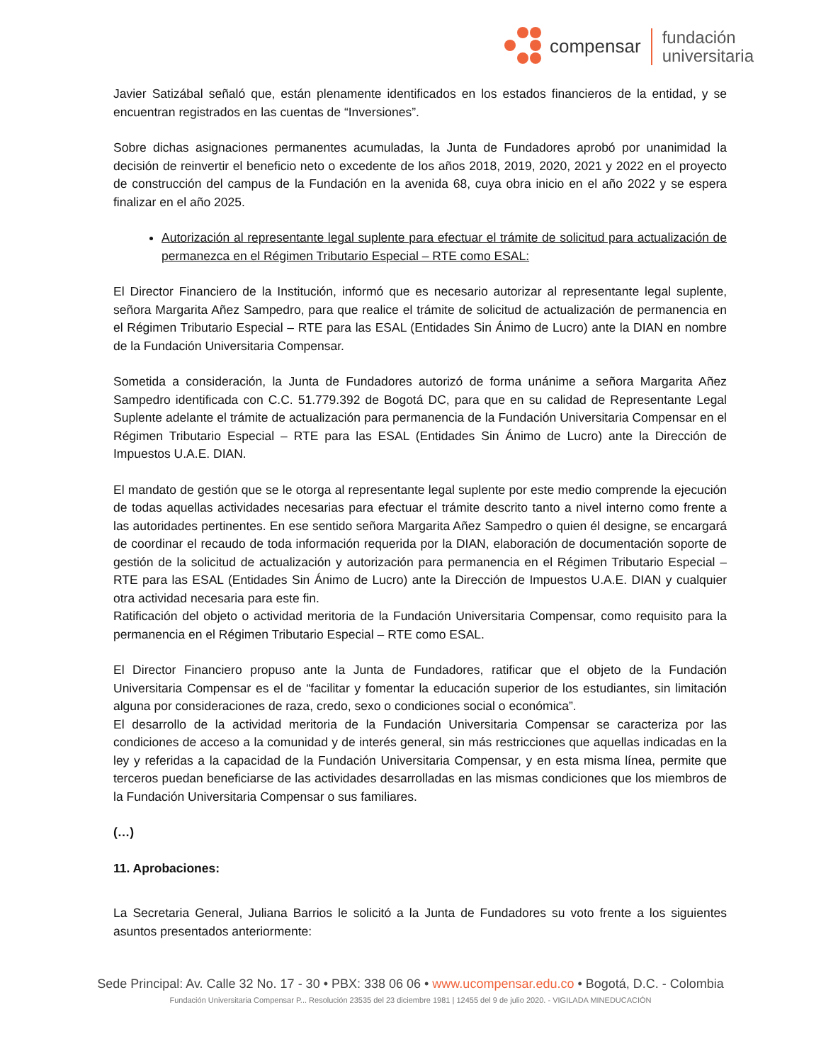compensar
fundación
universitaria
Javier Satizábal señaló que, están plenamente identificados en los estados financieros de la entidad, y se encuentran registrados en las cuentas de “Inversiones”.
Sobre dichas asignaciones permanentes acumuladas, la Junta de Fundadores aprobó por unanimidad la decisión de reinvertir el beneficio neto o excedente de los años 2018, 2019, 2020, 2021 y 2022 en el proyecto de construcción del campus de la Fundación en la avenida 68, cuya obra inicio en el año 2022 y se espera finalizar en el año 2025.
Autorización al representante legal suplente para efectuar el trámite de solicitud para actualización de permanezca en el Régimen Tributario Especial – RTE como ESAL:
El Director Financiero de la Institución, informó que es necesario autorizar al representante legal suplente, señora Margarita Añez Sampedro, para que realice el trámite de solicitud de actualización de permanencia en el Régimen Tributario Especial – RTE para las ESAL (Entidades Sin Ánimo de Lucro) ante la DIAN en nombre de la Fundación Universitaria Compensar.
Sometida a consideración, la Junta de Fundadores autorizó de forma unánime a señora Margarita Añez Sampedro identificada con C.C. 51.779.392 de Bogotá DC, para que en su calidad de Representante Legal Suplente adelante el trámite de actualización para permanencia de la Fundación Universitaria Compensar en el Régimen Tributario Especial – RTE para las ESAL (Entidades Sin Ánimo de Lucro) ante la Dirección de Impuestos U.A.E. DIAN.
El mandato de gestión que se le otorga al representante legal suplente por este medio comprende la ejecución de todas aquellas actividades necesarias para efectuar el trámite descrito tanto a nivel interno como frente a las autoridades pertinentes. En ese sentido señora Margarita Añez Sampedro o quien él designe, se encargará de coordinar el recaudo de toda información requerida por la DIAN, elaboración de documentación soporte de gestión de la solicitud de actualización y autorización para permanencia en el Régimen Tributario Especial – RTE para las ESAL (Entidades Sin Ánimo de Lucro) ante la Dirección de Impuestos U.A.E. DIAN y cualquier otra actividad necesaria para este fin.
Ratificación del objeto o actividad meritoria de la Fundación Universitaria Compensar, como requisito para la permanencia en el Régimen Tributario Especial – RTE como ESAL.
El Director Financiero propuso ante la Junta de Fundadores, ratificar que el objeto de la Fundación Universitaria Compensar es el de “facilitar y fomentar la educación superior de los estudiantes, sin limitación alguna por consideraciones de raza, credo, sexo o condiciones social o económica”.
El desarrollo de la actividad meritoria de la Fundación Universitaria Compensar se caracteriza por las condiciones de acceso a la comunidad y de interés general, sin más restricciones que aquellas indicadas en la ley y referidas a la capacidad de la Fundación Universitaria Compensar, y en esta misma línea, permite que terceros puedan beneficiarse de las actividades desarrolladas en las mismas condiciones que los miembros de la Fundación Universitaria Compensar o sus familiares.
(…)
11. Aprobaciones:
La Secretaria General, Juliana Barrios le solicitó a la Junta de Fundadores su voto frente a los siguientes asuntos presentados anteriormente:
Sede Principal: Av. Calle 32 No. 17 - 30 • PBX: 338 06 06 • www.ucompensar.edu.co • Bogotá, D.C. - Colombia
Fundación Universitaria Compensar P... Resolución 23535 del 23 diciembre 1981 | 12455 del 9 de julio 2020. - VIGILADA MINEDUCACIÓN